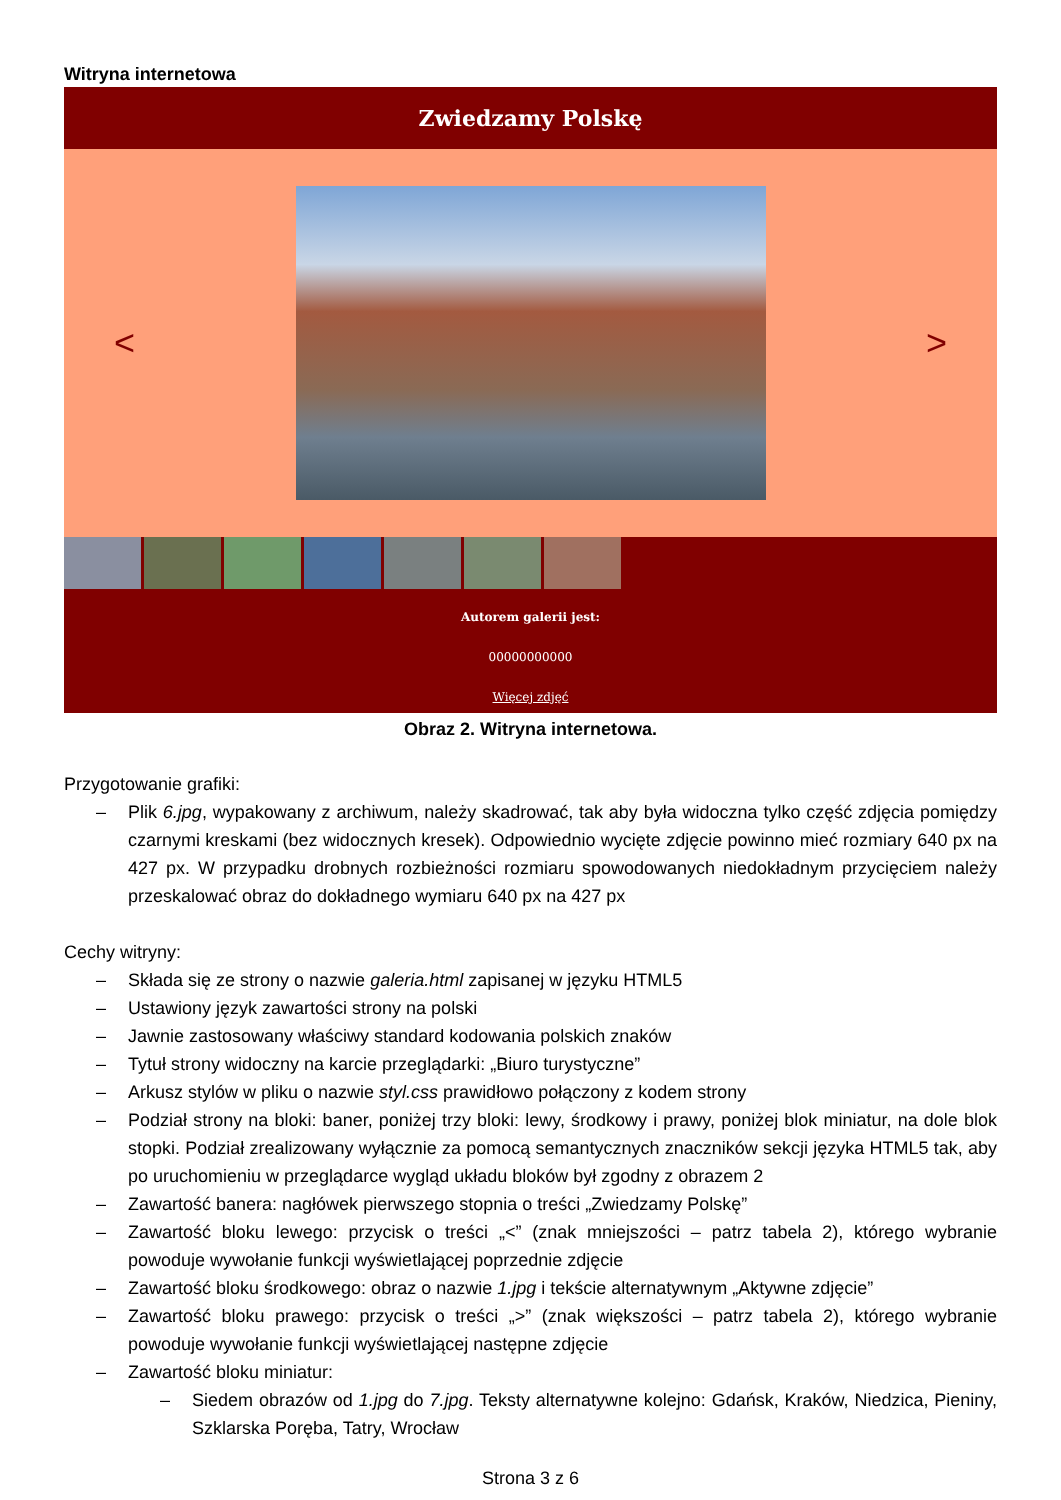Witryna internetowa
Zwiedzamy Polskę
< >
Autorem galerii jest:
00000000000
Więcej zdjęć
Obraz 2. Witryna internetowa.
Przygotowanie grafiki:
– Plik 6.jpg, wypakowany z archiwum, należy skadrować, tak aby była widoczna tylko część zdjęcia pomiędzy czarnymi kreskami (bez widocznych kresek). Odpowiednio wycięte zdjęcie powinno mieć rozmiary 640 px na 427 px. W przypadku drobnych rozbieżności rozmiaru spowodowanych niedokładnym przycięciem należy przeskalować obraz do dokładnego wymiaru 640 px na 427 px
Cechy witryny:
– Składa się ze strony o nazwie galeria.html zapisanej w języku HTML5
– Ustawiony język zawartości strony na polski
– Jawnie zastosowany właściwy standard kodowania polskich znaków
– Tytuł strony widoczny na karcie przeglądarki: „Biuro turystyczne”
– Arkusz stylów w pliku o nazwie styl.css prawidłowo połączony z kodem strony
– Podział strony na bloki: baner, poniżej trzy bloki: lewy, środkowy i prawy, poniżej blok miniatur, na dole blok stopki. Podział zrealizowany wyłącznie za pomocą semantycznych znaczników sekcji języka HTML5 tak, aby po uruchomieniu w przeglądarce wygląd układu bloków był zgodny z obrazem 2
– Zawartość banera: nagłówek pierwszego stopnia o treści „Zwiedzamy Polskę”
– Zawartość bloku lewego: przycisk o treści „<” (znak mniejszości – patrz tabela 2), którego wybranie powoduje wywołanie funkcji wyświetlającej poprzednie zdjęcie
– Zawartość bloku środkowego: obraz o nazwie 1.jpg i tekście alternatywnym „Aktywne zdjęcie”
– Zawartość bloku prawego: przycisk o treści „>” (znak większości – patrz tabela 2), którego wybranie powoduje wywołanie funkcji wyświetlającej następne zdjęcie
– Zawartość bloku miniatur:
– Siedem obrazów od 1.jpg do 7.jpg. Teksty alternatywne kolejno: Gdańsk, Kraków, Niedzica, Pieniny, Szklarska Poręba, Tatry, Wrocław
Strona 3 z 6